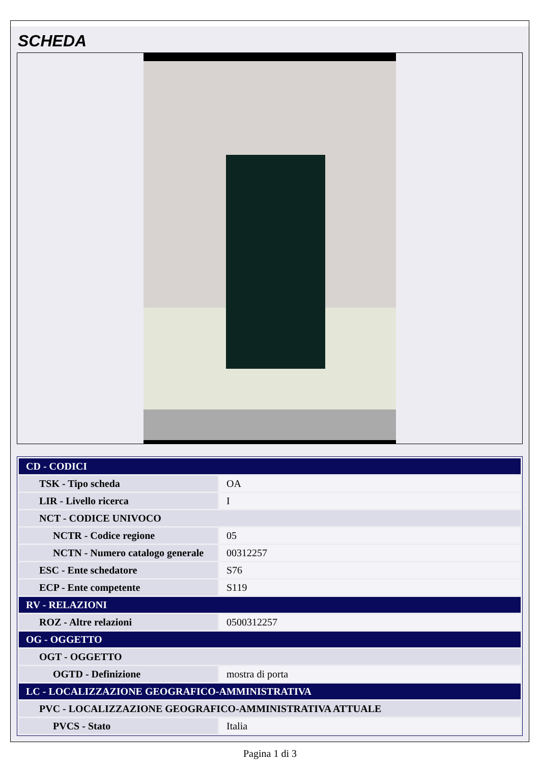SCHEDA
| CD - CODICI | |
| --- | --- |
| TSK - Tipo scheda | OA |
| LIR - Livello ricerca | I |
| NCT - CODICE UNIVOCO | |
| NCTR - Codice regione | 05 |
| NCTN - Numero catalogo generale | 00312257 |
| ESC - Ente schedatore | S76 |
| ECP - Ente competente | S119 |
| RV - RELAZIONI | |
| ROZ - Altre relazioni | 0500312257 |
| OG - OGGETTO | |
| OGT - OGGETTO | |
| OGTD - Definizione | mostra di porta |
| LC - LOCALIZZAZIONE GEOGRAFICO-AMMINISTRATIVA | |
| PVC - LOCALIZZAZIONE GEOGRAFICO-AMMINISTRATIVA ATTUALE | |
| PVCS - Stato | Italia |
Pagina 1 di 3